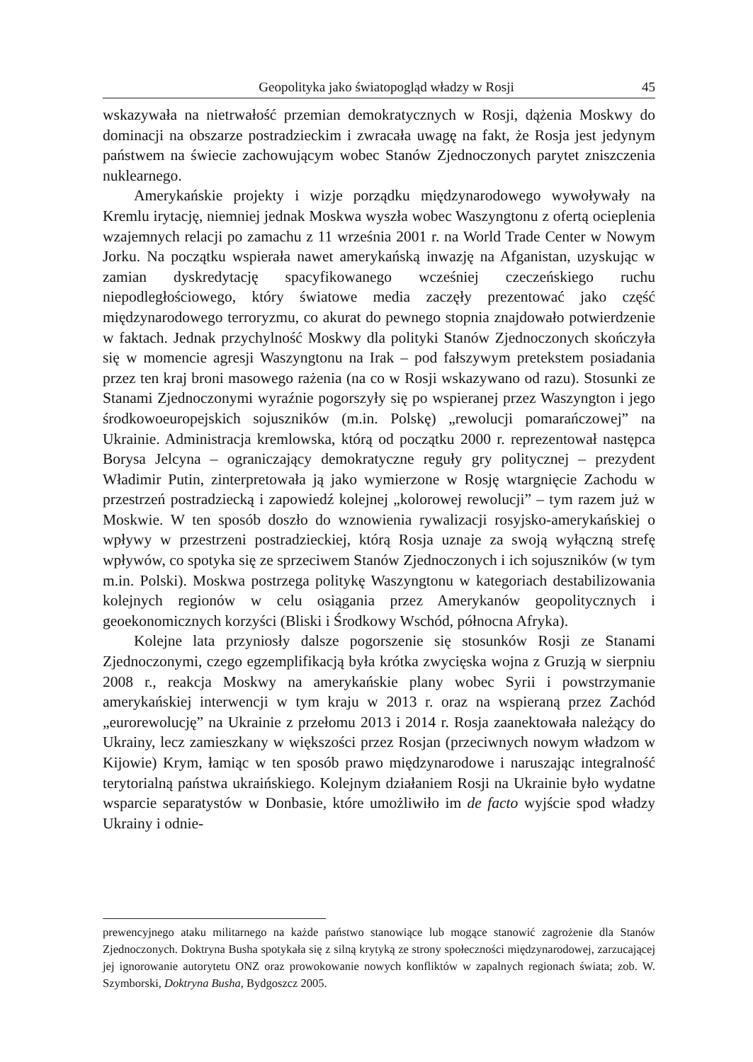Geopolityka jako światopogląd władzy w Rosji 45
wskazywała na nietrwałość przemian demokratycznych w Rosji, dążenia Moskwy do dominacji na obszarze postradzieckim i zwracała uwagę na fakt, że Rosja jest jedynym państwem na świecie zachowującym wobec Stanów Zjednoczonych parytet zniszczenia nuklearnego.
Amerykańskie projekty i wizje porządku międzynarodowego wywoływały na Kremlu irytację, niemniej jednak Moskwa wyszła wobec Waszyngtonu z ofertą ocieplenia wzajemnych relacji po zamachu z 11 września 2001 r. na World Trade Center w Nowym Jorku. Na początku wspierała nawet amerykańską inwazję na Afganistan, uzyskując w zamian dyskredytację spacyfikowanego wcześniej czeczeńskiego ruchu niepodległościowego, który światowe media zaczęły prezentować jako część międzynarodowego terroryzmu, co akurat do pewnego stopnia znajdowało potwierdzenie w faktach. Jednak przychylność Moskwy dla polityki Stanów Zjednoczonych skończyła się w momencie agresji Waszyngtonu na Irak – pod fałszywym pretekstem posiadania przez ten kraj broni masowego rażenia (na co w Rosji wskazywano od razu). Stosunki ze Stanami Zjednoczonymi wyraźnie pogorszyły się po wspieranej przez Waszyngton i jego środkowoeuropejskich sojuszników (m.in. Polskę) „rewolucji pomarańczowej” na Ukrainie. Administracja kremlowska, którą od początku 2000 r. reprezentował następca Borysa Jelcyna – ograniczający demokratyczne reguły gry politycznej – prezydent Władimir Putin, zinterpretowała ją jako wymierzone w Rosję wtargnięcie Zachodu w przestrzeń postradziecką i zapowiedź kolejnej „kolorowej rewolucji” – tym razem już w Moskwie. W ten sposób doszło do wznowienia rywalizacji rosyjsko-amerykańskiej o wpływy w przestrzeni postradzieckiej, którą Rosja uznaje za swoją wyłączną strefę wpływów, co spotyka się ze sprzeciwem Stanów Zjednoczonych i ich sojuszników (w tym m.in. Polski). Moskwa postrzega politykę Waszyngtonu w kategoriach destabilizowania kolejnych regionów w celu osiągania przez Amerykanów geopolitycznych i geoekonomicznych korzyści (Bliski i Środkowy Wschód, północna Afryka).
Kolejne lata przyniosły dalsze pogorszenie się stosunków Rosji ze Stanami Zjednoczonymi, czego egzemplifikacją była krótka zwycięska wojna z Gruzją w sierpniu 2008 r., reakcja Moskwy na amerykańskie plany wobec Syrii i powstrzymanie amerykańskiej interwencji w tym kraju w 2013 r. oraz na wspieraną przez Zachód „eurorewolucję” na Ukrainie z przełomu 2013 i 2014 r. Rosja zaanektowała należący do Ukrainy, lecz zamieszkany w większości przez Rosjan (przeciwnych nowym władzom w Kijowie) Krym, łamiąc w ten sposób prawo międzynarodowe i naruszając integralność terytorialną państwa ukraińskiego. Kolejnym działaniem Rosji na Ukrainie było wydatne wsparcie separatystów w Donbasie, które umożliwiło im de facto wyjście spod władzy Ukrainy i odnie-
prewencyjnego ataku militarnego na każde państwo stanowiące lub mogące stanowić zagrożenie dla Stanów Zjednoczonych. Doktryna Busha spotykała się z silną krytyką ze strony społeczności międzynarodowej, zarzucającej jej ignorowanie autorytetu ONZ oraz prowokowanie nowych konfliktów w zapalnych regionach świata; zob. W. Szymborski, Doktryna Busha, Bydgoszcz 2005.